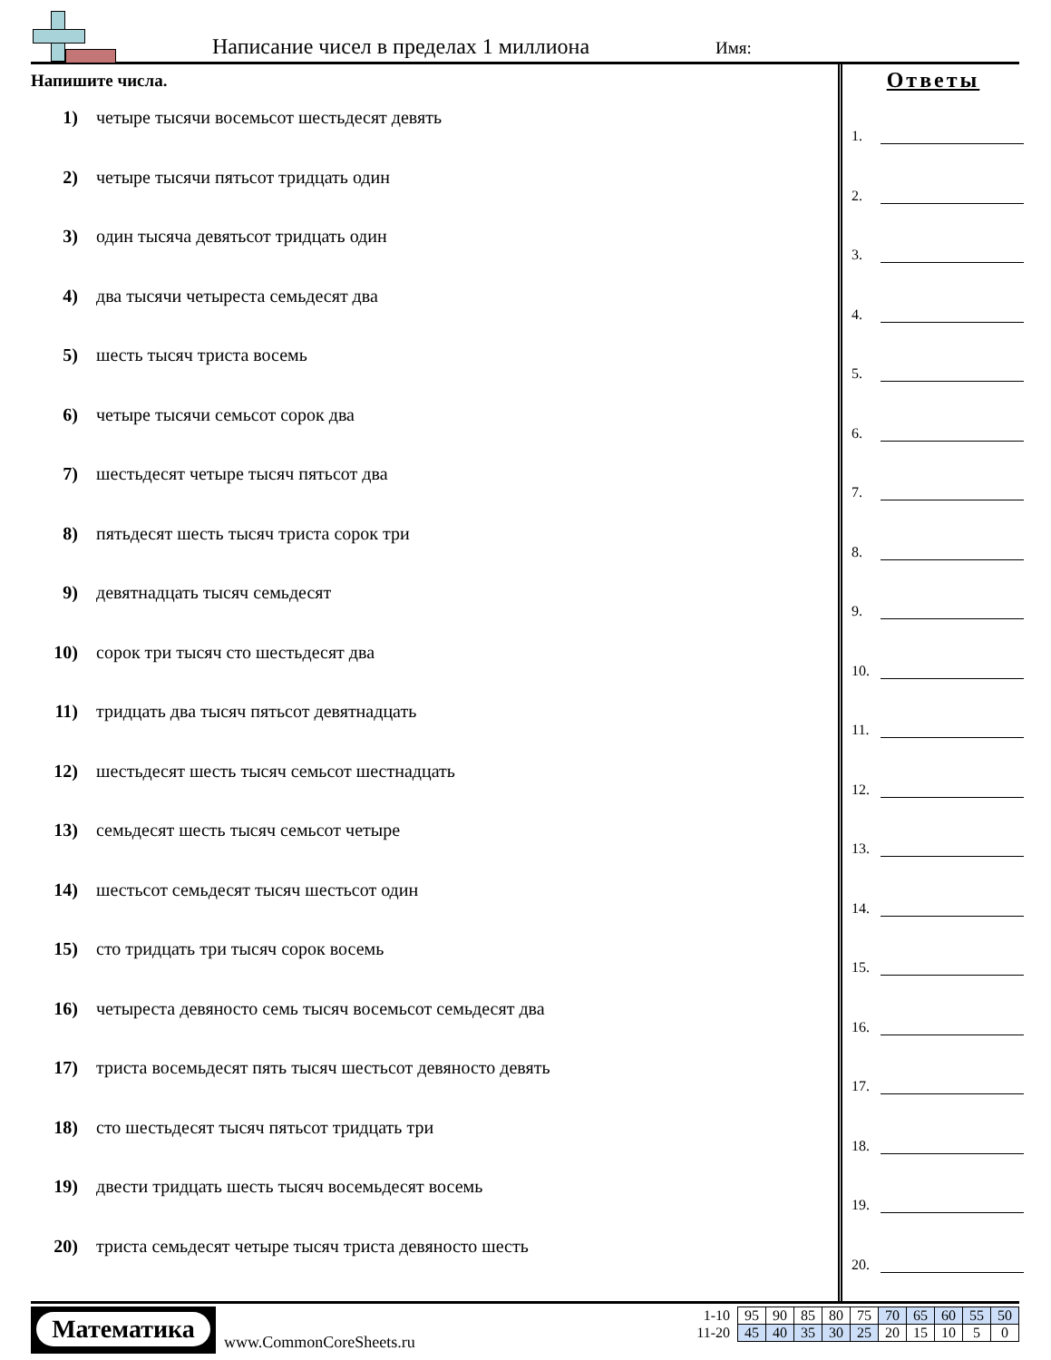Написание чисел в пределах 1 миллиона
Имя:
Напишите числа.
1) четыре тысячи восемьсот шестьдесят девять
2) четыре тысячи пятьсот тридцать один
3) один тысяча девятьсот тридцать один
4) два тысячи четыреста семьдесят два
5) шесть тысяч триста восемь
6) четыре тысячи семьсот сорок два
7) шестьдесят четыре тысяч пятьсот два
8) пятьдесят шесть тысяч триста сорок три
9) девятнадцать тысяч семьдесят
10) сорок три тысяч сто шестьдесят два
11) тридцать два тысяч пятьсот девятнадцать
12) шестьдесят шесть тысяч семьсот шестнадцать
13) семьдесят шесть тысяч семьсот четыре
14) шестьсот семьдесят тысяч шестьсот один
15) сто тридцать три тысяч сорок восемь
16) четыреста девяносто семь тысяч восемьсот семьдесят два
17) триста восемьдесят пять тысяч шестьсот девяносто девять
18) сто шестьдесят тысяч пятьсот тридцать три
19) двести тридцать шесть тысяч восемьдесят восемь
20) триста семьдесят четыре тысяч триста девяносто шесть
Ответы
1.
2.
3.
4.
5.
6.
7.
8.
9.
10.
11.
12.
13.
14.
15.
16.
17.
18.
19.
20.
Математика
www.CommonCoreSheets.ru
| 1-10 | 95 | 90 | 85 | 80 | 75 | 70 | 65 | 60 | 55 | 50 |
| 11-20 | 45 | 40 | 35 | 30 | 25 | 20 | 15 | 10 | 5 | 0 |